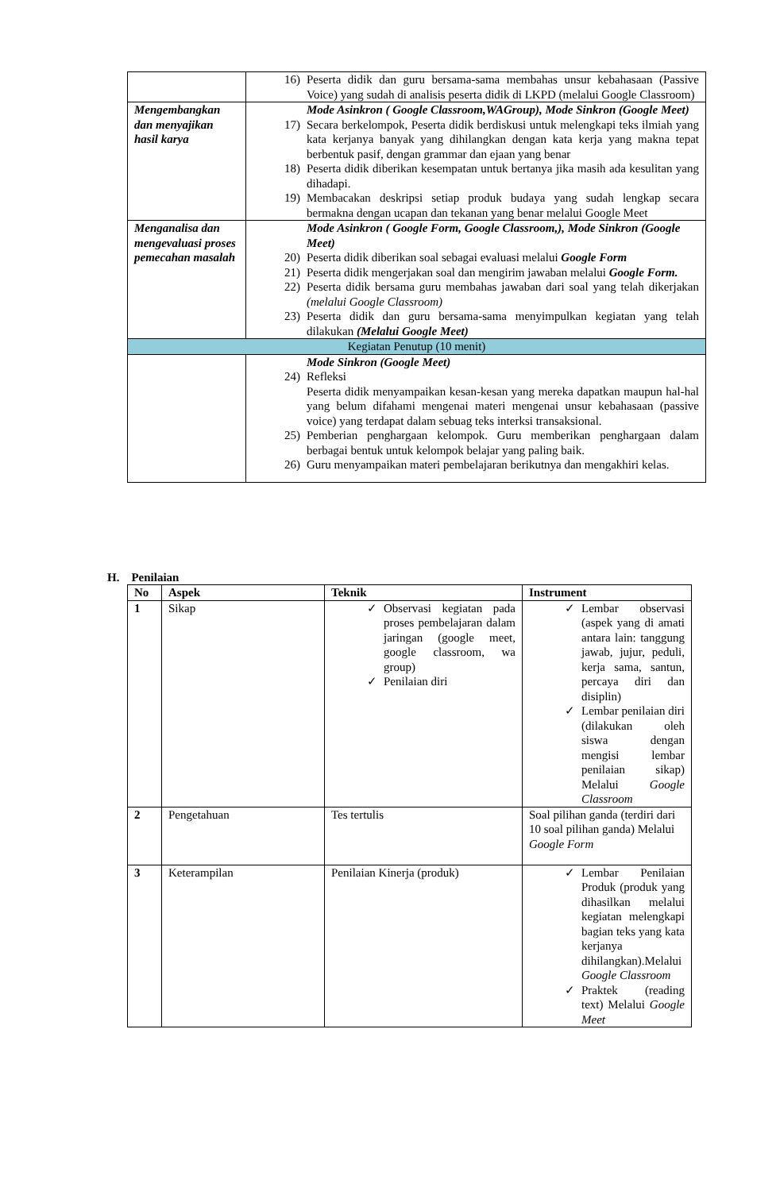| | 16) Peserta didik dan guru bersama-sama membahas unsur kebahasaan (Passive Voice) yang sudah di analisis peserta didik di LKPD (melalui Google Classroom) |
| Mengembangkan dan menyajikan hasil karya | Mode Asinkron ( Google Classroom,WAGroup), Mode Sinkron (Google Meet) 17) Secara berkelompok, Peserta didik berdiskusi untuk melengkapi teks ilmiah yang kata kerjanya banyak yang dihilangkan dengan kata kerja yang makna tepat berbentuk pasif, dengan grammar dan ejaan yang benar 18) Peserta didik diberikan kesempatan untuk bertanya jika masih ada kesulitan yang dihadapi. 19) Membacakan deskripsi setiap produk budaya yang sudah lengkap secara bermakna dengan ucapan dan tekanan yang benar melalui Google Meet |
| Menganalisa dan mengevaluasi proses pemecahan masalah | Mode Asinkron ( Google Form, Google Classroom,), Mode Sinkron (Google Meet) 20) Peserta didik diberikan soal sebagai evaluasi melalui Google Form 21) Peserta didik mengerjakan soal dan mengirim jawaban melalui Google Form. 22) Peserta didik bersama guru membahas jawaban dari soal yang telah dikerjakan (melalui Google Classroom) 23) Peserta didik dan guru bersama-sama menyimpulkan kegiatan yang telah dilakukan (Melalui Google Meet) |
| Kegiatan Penutup (10 menit) | |
| | Mode Sinkron (Google Meet) 24) Refleksi Peserta didik menyampaikan kesan-kesan yang mereka dapatkan maupun hal-hal yang belum difahami mengenai materi mengenai unsur kebahasaan (passive voice) yang terdapat dalam sebuag teks interksi transaksional. 25) Pemberian penghargaan kelompok. Guru memberikan penghargaan dalam berbagai bentuk untuk kelompok belajar yang paling baik. 26) Guru menyampaikan materi pembelajaran berikutnya dan mengakhiri kelas. |
H. Penilaian
| No | Aspek | Teknik | Instrument |
| --- | --- | --- | --- |
| 1 | Sikap | ✓ Observasi kegiatan pada proses pembelajaran dalam jaringan (google meet, google classroom, wa group) ✓ Penilaian diri | ✓ Lembar observasi (aspek yang di amati antara lain: tanggung jawab, jujur, peduli, kerja sama, santun, percaya diri dan disiplin) ✓ Lembar penilaian diri (dilakukan oleh siswa dengan mengisi lembar penilaian sikap) Melalui Google Classroom |
| 2 | Pengetahuan | Tes tertulis | Soal pilihan ganda (terdiri dari 10 soal pilihan ganda) Melalui Google Form |
| 3 | Keterampilan | Penilaian Kinerja (produk) | ✓ Lembar Penilaian Produk (produk yang dihasilkan melalui kegiatan melengkapi bagian teks yang kata kerjanya dihilangkan).Melalui Google Classroom ✓ Praktek (reading text) Melalui Google Meet |